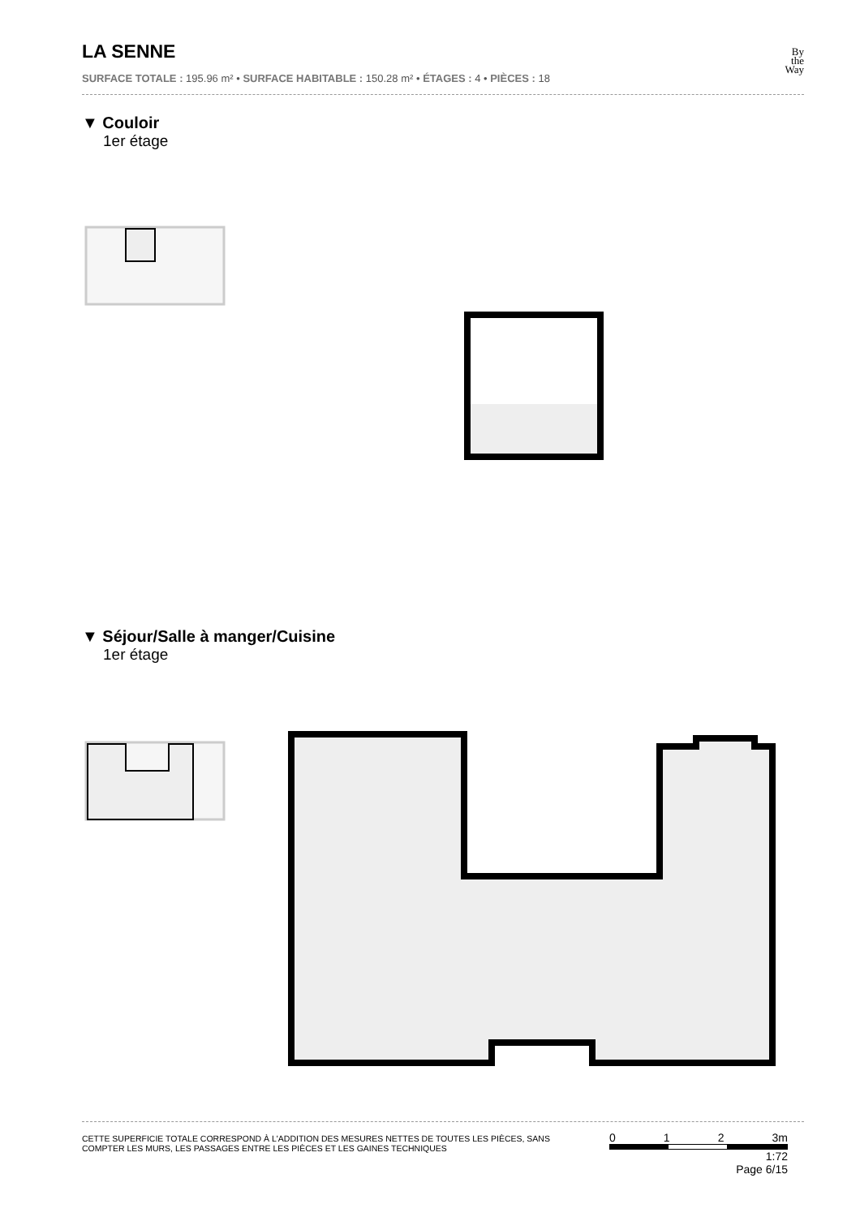LA SENNE
SURFACE TOTALE : 195.96 m² • SURFACE HABITABLE : 150.28 m² • ÉTAGES : 4 • PIÈCES : 18
By
the
Way
▼ Couloir
1er étage
▼ Séjour/Salle à manger/Cuisine
1er étage
CETTE SUPERFICIE TOTALE CORRESPOND À L'ADDITION DES MESURES NETTES DE TOUTES LES PIÈCES, SANS COMPTER LES MURS, LES PASSAGES ENTRE LES PIÈCES ET LES GAINES TECHNIQUES
0 1 2 3m
1:72
Page 6/15